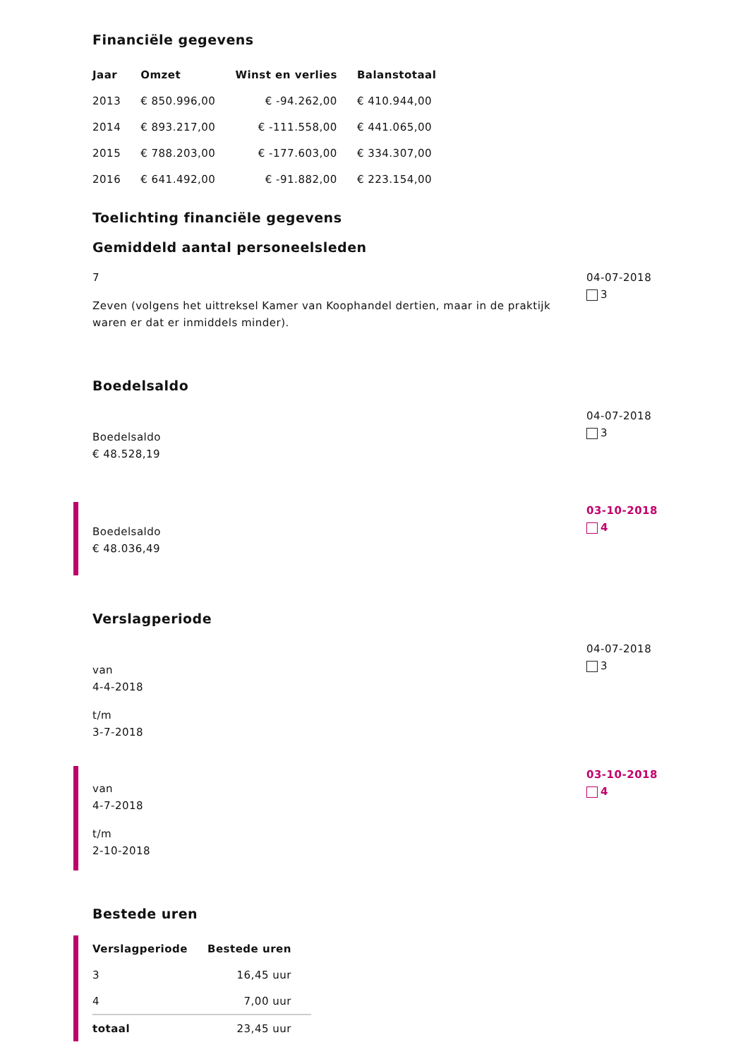Financiële gegevens
| Jaar | Omzet | Winst en verlies | Balanstotaal |
| --- | --- | --- | --- |
| 2013 | € 850.996,00 | € -94.262,00 | € 410.944,00 |
| 2014 | € 893.217,00 | € -111.558,00 | € 441.065,00 |
| 2015 | € 788.203,00 | € -177.603,00 | € 334.307,00 |
| 2016 | € 641.492,00 | € -91.882,00 | € 223.154,00 |
Toelichting financiële gegevens
Gemiddeld aantal personeelsleden
7
Zeven (volgens het uittreksel Kamer van Koophandel dertien, maar in de praktijk waren er dat er inmiddels minder).
04-07-2018
3
Boedelsaldo
Boedelsaldo
€ 48.528,19
04-07-2018
3
Boedelsaldo
€ 48.036,49
03-10-2018
4
Verslagperiode
van
4-4-2018
t/m
3-7-2018
04-07-2018
3
van
4-7-2018
t/m
2-10-2018
03-10-2018
4
Bestede uren
| Verslagperiode | Bestede uren |
| --- | --- |
| 3 | 16,45 uur |
| 4 | 7,00 uur |
| totaal | 23,45 uur |